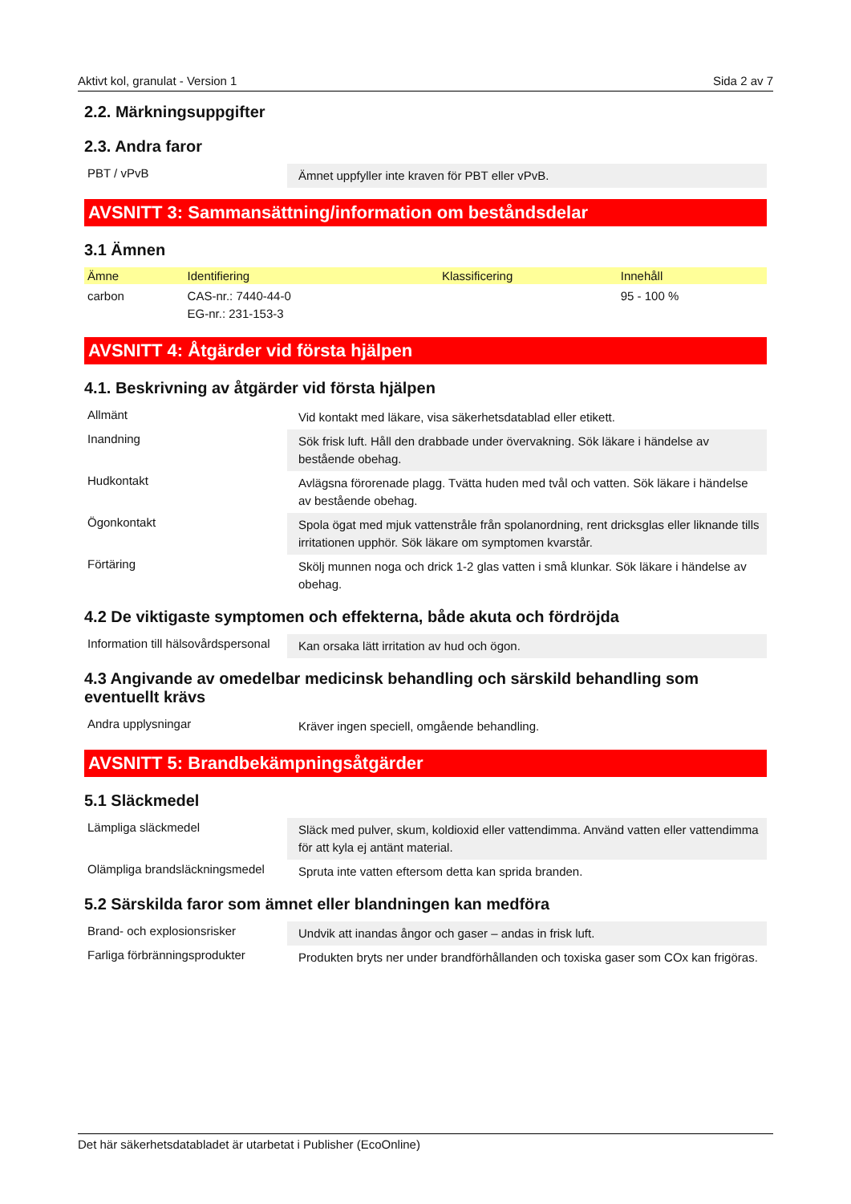Aktivt kol, granulat - Version 1 Sida 2 av 7
2.2. Märkningsuppgifter
2.3. Andra faror
| PBT / vPvB | Ämnet uppfyller inte kraven för PBT eller vPvB. |
AVSNITT 3: Sammansättning/information om beståndsdelar
3.1 Ämnen
| Ämne | Identifiering | Klassificering | Innehåll |
| --- | --- | --- | --- |
| carbon | CAS-nr.: 7440-44-0 EG-nr.: 231-153-3 | | 95 - 100 % |
AVSNITT 4: Åtgärder vid första hjälpen
4.1. Beskrivning av åtgärder vid första hjälpen
| Allmänt | Vid kontakt med läkare, visa säkerhetsdatablad eller etikett. |
| Inandning | Sök frisk luft. Håll den drabbade under övervakning. Sök läkare i händelse av bestående obehag. |
| Hudkontakt | Avlägsna förorenade plagg. Tvätta huden med tvål och vatten. Sök läkare i händelse av bestående obehag. |
| Ögonkontakt | Spola ögat med mjuk vattenstråle från spolanordning, rent dricksglas eller liknande tills irritationen upphör. Sök läkare om symptomen kvarstår. |
| Förtäring | Skölj munnen noga och drick 1-2 glas vatten i små klunkar. Sök läkare i händelse av obehag. |
4.2 De viktigaste symptomen och effekterna, både akuta och fördröjda
| Information till hälsovårdspersonal | Kan orsaka lätt irritation av hud och ögon. |
4.3 Angivande av omedelbar medicinsk behandling och särskild behandling som eventuellt krävs
| Andra upplysningar | Kräver ingen speciell, omgående behandling. |
AVSNITT 5: Brandbekämpningsåtgärder
5.1 Släckmedel
| Lämpliga släckmedel | Släck med pulver, skum, koldioxid eller vattendimma. Använd vatten eller vattendimma för att kyla ej antänt material. |
| Olämpliga brandsläckningsmedel | Spruta inte vatten eftersom detta kan sprida branden. |
5.2 Särskilda faror som ämnet eller blandningen kan medföra
| Brand- och explosionsrisker | Undvik att inandas ångor och gaser – andas in frisk luft. |
| Farliga förbränningsprodukter | Produkten bryts ner under brandförhållanden och toxiska gaser som COx kan frigöras. |
Det här säkerhetsdatabladet är utarbetat i Publisher (EcoOnline)